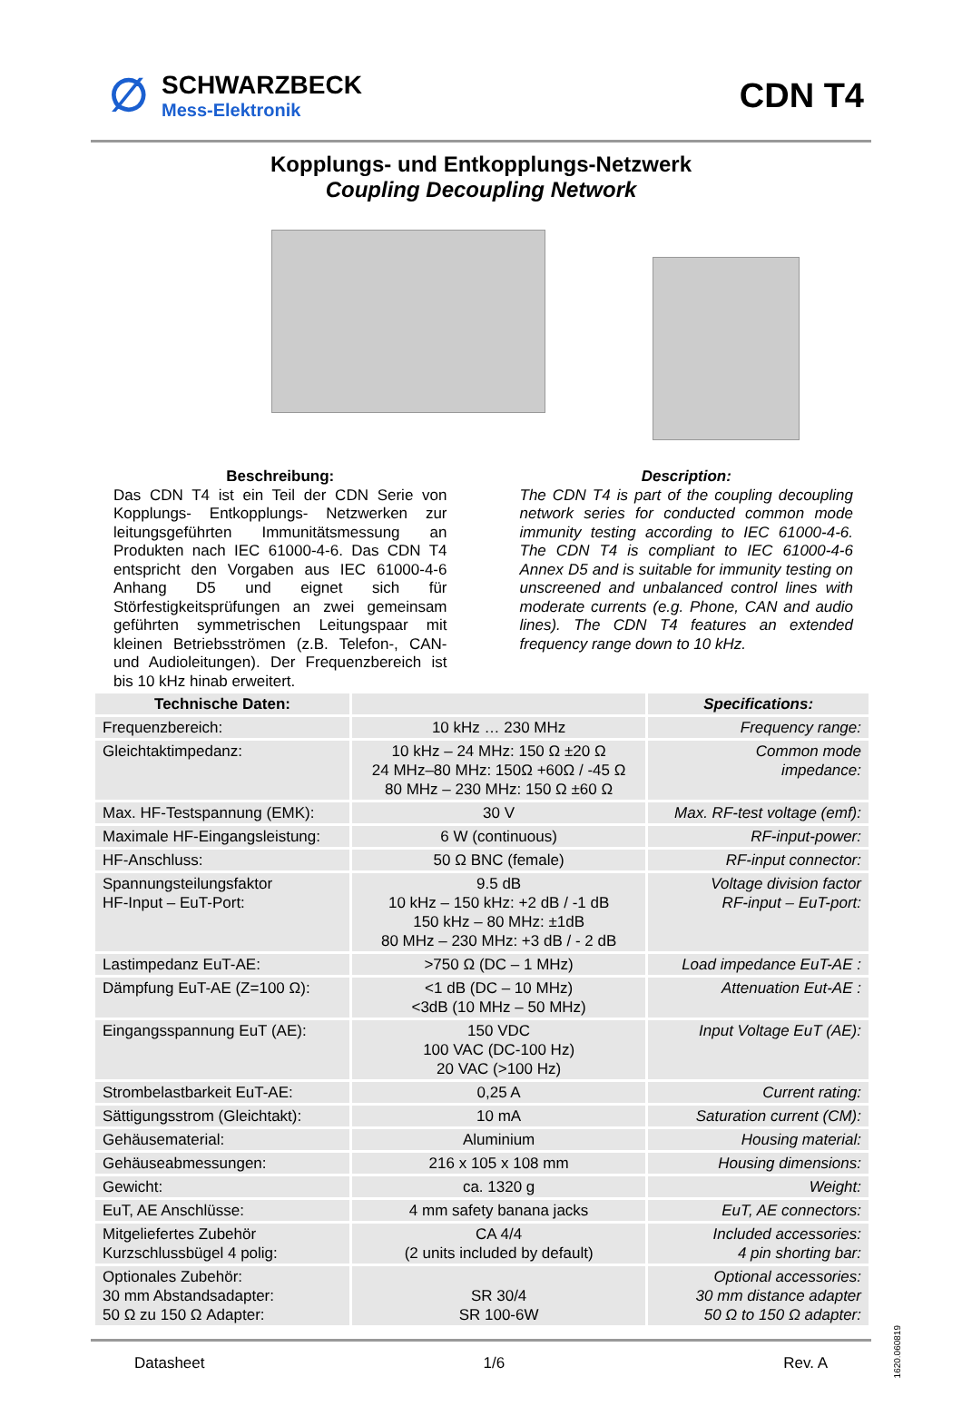∅
SCHWARZBECK
Mess-Elektronik
CDN T4
Kopplungs- und Entkopplungs-Netzwerk
Coupling Decoupling Network
Beschreibung:
Das CDN T4 ist ein Teil der CDN Serie von Kopplungs- Entkopplungs- Netzwerken zur leitungsgeführten Immunitätsmessung an Produkten nach IEC 61000-4-6. Das CDN T4 entspricht den Vorgaben aus IEC 61000-4-6 Anhang D5 und eignet sich für Störfestigkeitsprüfungen an zwei gemeinsam geführten symmetrischen Leitungspaar mit kleinen Betriebsströmen (z.B. Telefon-, CAN- und Audioleitungen). Der Frequenzbereich ist bis 10 kHz hinab erweitert.
Description:
The CDN T4 is part of the coupling decoupling network series for conducted common mode immunity testing according to IEC 61000-4-6. The CDN T4 is compliant to IEC 61000-4-6 Annex D5 and is suitable for immunity testing on unscreened and unbalanced control lines with moderate currents (e.g. Phone, CAN and audio lines). The CDN T4 features an extended frequency range down to 10 kHz.
| Technische Daten: | | Specifications: |
| --- | --- | --- |
| Frequenzbereich: | 10 kHz … 230 MHz | Frequency range: |
| Gleichtaktimpedanz: | 10 kHz – 24 MHz: 150 Ω ±20 Ω 24 MHz–80 MHz: 150Ω +60Ω / -45 Ω 80 MHz – 230 MHz: 150 Ω ±60 Ω | Common mode impedance: |
| Max. HF-Testspannung (EMK): | 30 V | Max. RF-test voltage (emf): |
| Maximale HF-Eingangsleistung: | 6 W (continuous) | RF-input-power: |
| HF-Anschluss: | 50 Ω BNC (female) | RF-input connector: |
| Spannungsteilungsfaktor HF-Input – EuT-Port: | 9.5 dB 10 kHz – 150 kHz: +2 dB / -1 dB 150 kHz – 80 MHz: ±1dB 80 MHz – 230 MHz: +3 dB / - 2 dB | Voltage division factor RF-input – EuT-port: |
| Lastimpedanz EuT-AE: | >750 Ω (DC – 1 MHz) | Load impedance EuT-AE : |
| Dämpfung EuT-AE (Z=100 Ω): | <1 dB (DC – 10 MHz) <3dB (10 MHz – 50 MHz) | Attenuation Eut-AE : |
| Eingangsspannung EuT (AE): | 150 VDC 100 VAC (DC-100 Hz) 20 VAC (>100 Hz) | Input Voltage EuT (AE): |
| Strombelastbarkeit EuT-AE: | 0,25 A | Current rating: |
| Sättigungsstrom (Gleichtakt): | 10 mA | Saturation current (CM): |
| Gehäusematerial: | Aluminium | Housing material: |
| Gehäuseabmessungen: | 216 x 105 x 108 mm | Housing dimensions: |
| Gewicht: | ca. 1320 g | Weight: |
| EuT, AE Anschlüsse: | 4 mm safety banana jacks | EuT, AE connectors: |
| Mitgeliefertes Zubehör Kurzschlussbügel 4 polig: | CA 4/4 (2 units included by default) | Included accessories: 4 pin shorting bar: |
| Optionales Zubehör: 30 mm Abstandsadapter: 50 Ω zu 150 Ω Adapter: | SR 30/4 SR 100-6W | Optional accessories: 30 mm distance adapter 50 Ω to 150 Ω adapter: |
Datasheet 1/6 Rev. A
1620.060819